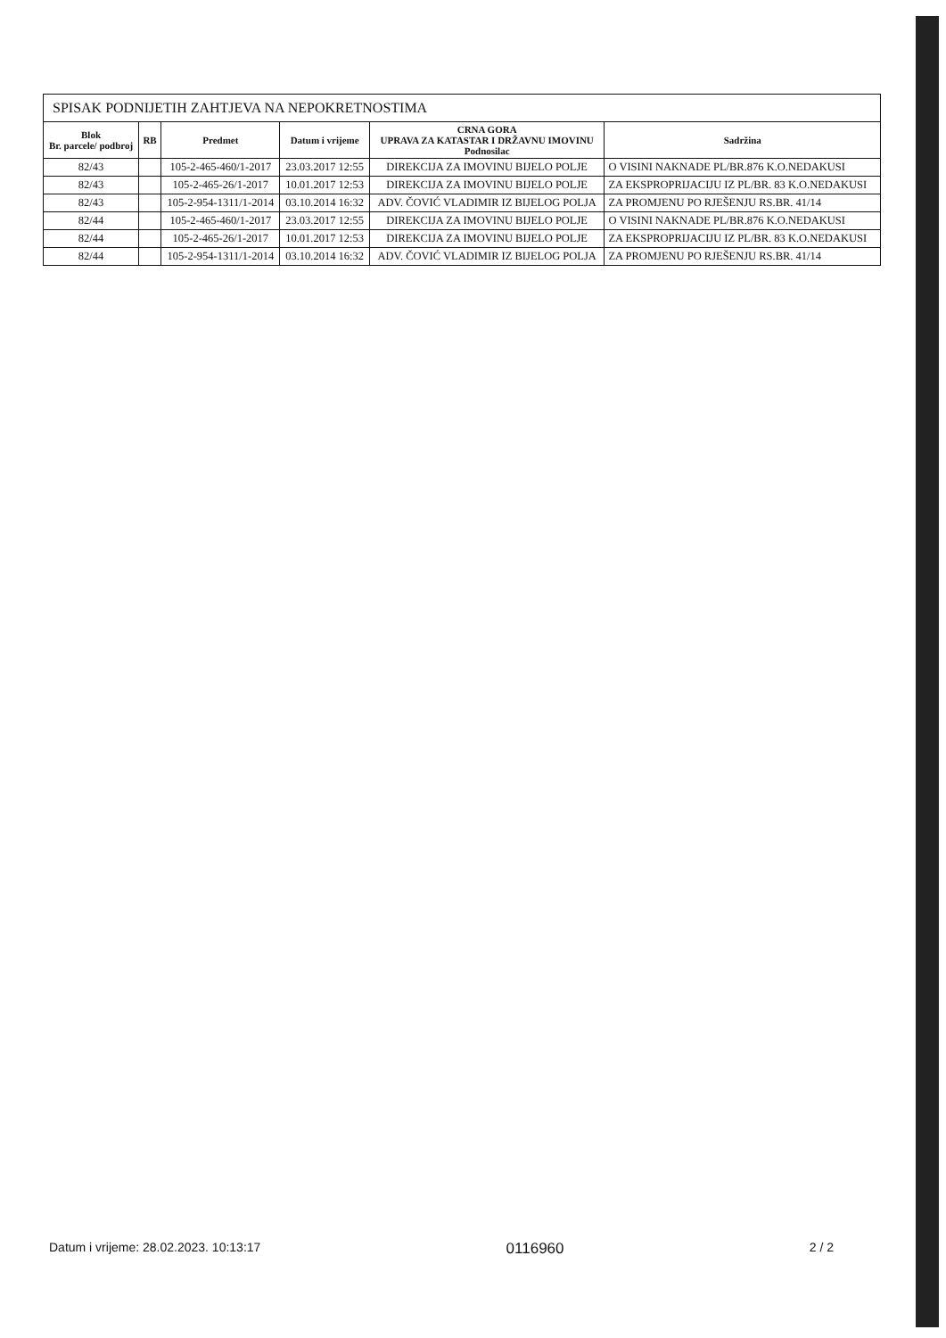SPISAK PODNIJETIH ZAHTJEVA NA NEPOKRETNOSTIMA
| Blok Br. parcele/ podbroj | RB | Predmet | Datum i vrijeme | CRNA GORA UPRAVA ZA KATASTAR I DRŽAVNU IMOVINU Podnosilac | Sadržina |
| --- | --- | --- | --- | --- | --- |
| 82/43 | | 105-2-465-460/1-2017 | 23.03.2017 12:55 | DIREKCIJA ZA IMOVINU BIJELO POLJE | O VISINI NAKNADE PL/BR.876 K.O.NEDAKUSI |
| 82/43 | | 105-2-465-26/1-2017 | 10.01.2017 12:53 | DIREKCIJA ZA IMOVINU BIJELO POLJE | ZA EKSPROPRIJACIJU IZ PL/BR. 83 K.O.NEDAKUSI |
| 82/43 | | 105-2-954-1311/1-2014 | 03.10.2014 16:32 | ADV. ČOVIĆ VLADIMIR IZ BIJELOG POLJA | ZA PROMJENU PO RJEŠENJU RS.BR. 41/14 |
| 82/44 | | 105-2-465-460/1-2017 | 23.03.2017 12:55 | DIREKCIJA ZA IMOVINU BIJELO POLJE | O VISINI NAKNADE PL/BR.876 K.O.NEDAKUSI |
| 82/44 | | 105-2-465-26/1-2017 | 10.01.2017 12:53 | DIREKCIJA ZA IMOVINU BIJELO POLJE | ZA EKSPROPRIJACIJU IZ PL/BR. 83 K.O.NEDAKUSI |
| 82/44 | | 105-2-954-1311/1-2014 | 03.10.2014 16:32 | ADV. ČOVIĆ VLADIMIR IZ BIJELOG POLJA | ZA PROMJENU PO RJEŠENJU RS.BR. 41/14 |
Datum i vrijeme: 28.02.2023. 10:13:17 0116960 2 / 2